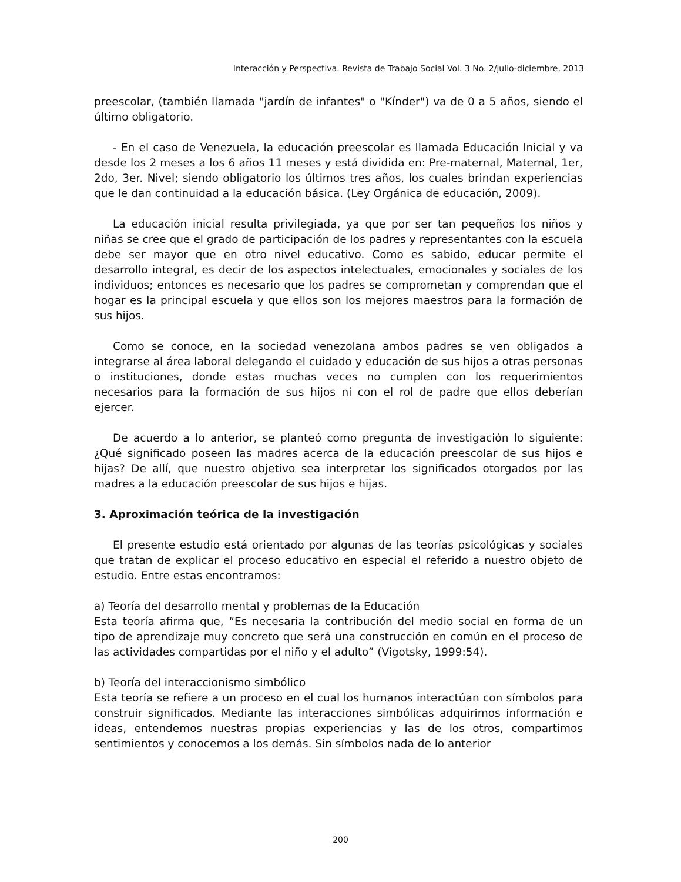Interacción y Perspectiva. Revista de Trabajo Social Vol. 3 No. 2/julio-diciembre, 2013
preescolar, (también llamada "jardín de infantes" o "Kínder") va de 0 a 5 años, siendo el último obligatorio.
- En el caso de Venezuela, la educación preescolar es llamada Educación Inicial y va desde los 2 meses a los 6 años 11 meses y está dividida en: Pre-maternal, Maternal, 1er, 2do, 3er. Nivel; siendo obligatorio los últimos tres años, los cuales brindan experiencias que le dan continuidad a la educación básica. (Ley Orgánica de educación, 2009).
La educación inicial resulta privilegiada, ya que por ser tan pequeños los niños y niñas se cree que el grado de participación de los padres y representantes con la escuela debe ser mayor que en otro nivel educativo. Como es sabido, educar permite el desarrollo integral, es decir de los aspectos intelectuales, emocionales y sociales de los individuos; entonces es necesario que los padres se comprometan y comprendan que el hogar es la principal escuela y que ellos son los mejores maestros para la formación de sus hijos.
Como se conoce, en la sociedad venezolana ambos padres se ven obligados a integrarse al área laboral delegando el cuidado y educación de sus hijos a otras personas o instituciones, donde estas muchas veces no cumplen con los requerimientos necesarios para la formación de sus hijos ni con el rol de padre que ellos deberían ejercer.
De acuerdo a lo anterior, se planteó como pregunta de investigación lo siguiente: ¿Qué significado poseen las madres acerca de la educación preescolar de sus hijos e hijas? De allí, que nuestro objetivo sea interpretar los significados otorgados por las madres a la educación preescolar de sus hijos e hijas.
3. Aproximación teórica de la investigación
El presente estudio está orientado por algunas de las teorías psicológicas y sociales que tratan de explicar el proceso educativo en especial el referido a nuestro objeto de estudio. Entre estas encontramos:
a) Teoría del desarrollo mental y problemas de la Educación
Esta teoría afirma que, “Es necesaria la contribución del medio social en forma de un tipo de aprendizaje muy concreto que será una construcción en común en el proceso de las actividades compartidas por el niño y el adulto” (Vigotsky, 1999:54).
b) Teoría del interaccionismo simbólico
Esta teoría se refiere a un proceso en el cual los humanos interactúan con símbolos para construir significados. Mediante las interacciones simbólicas adquirimos información e ideas, entendemos nuestras propias experiencias y las de los otros, compartimos sentimientos y conocemos a los demás. Sin símbolos nada de lo anterior
200